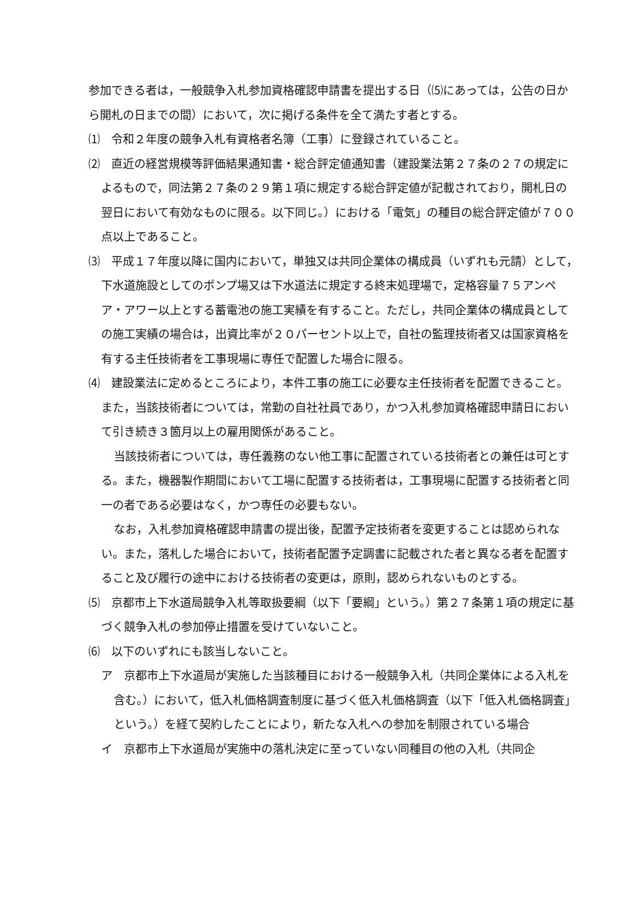参加できる者は，一般競争入札参加資格確認申請書を提出する日（⑸にあっては，公告の日から開札の日までの間）において，次に掲げる条件を全て満たす者とする。
⑴　令和２年度の競争入札有資格者名簿（工事）に登録されていること。
⑵　直近の経営規模等評価結果通知書・総合評定値通知書（建設業法第２７条の２７の規定によるもので，同法第２７条の２９第１項に規定する総合評定値が記載されており，開札日の翌日において有効なものに限る。以下同じ。）における「電気」の種目の総合評定値が７００点以上であること。
⑶　平成１７年度以降に国内において，単独又は共同企業体の構成員（いずれも元請）として，下水道施設としてのポンプ場又は下水道法に規定する終末処理場で，定格容量７５アンペア・アワー以上とする蓄電池の施工実績を有すること。ただし，共同企業体の構成員としての施工実績の場合は，出資比率が２０パーセント以上で，自社の監理技術者又は国家資格を有する主任技術者を工事現場に専任で配置した場合に限る。
⑷　建設業法に定めるところにより，本件工事の施工に必要な主任技術者を配置できること。また，当該技術者については，常勤の自社社員であり，かつ入札参加資格確認申請日において引き続き３箇月以上の雇用関係があること。
当該技術者については，専任義務のない他工事に配置されている技術者との兼任は可とする。また，機器製作期間において工場に配置する技術者は，工事現場に配置する技術者と同一の者である必要はなく，かつ専任の必要もない。
なお，入札参加資格確認申請書の提出後，配置予定技術者を変更することは認められない。また，落札した場合において，技術者配置予定調書に記載された者と異なる者を配置すること及び履行の途中における技術者の変更は，原則，認められないものとする。
⑸　京都市上下水道局競争入札等取扱要綱（以下「要綱」という。）第２７条第１項の規定に基づく競争入札の参加停止措置を受けていないこと。
⑹　以下のいずれにも該当しないこと。
ア　京都市上下水道局が実施した当該種目における一般競争入札（共同企業体による入札を含む。）において，低入札価格調査制度に基づく低入札価格調査（以下「低入札価格調査」という。）を経て契約したことにより，新たな入札への参加を制限されている場合
イ　京都市上下水道局が実施中の落札決定に至っていない同種目の他の入札（共同企